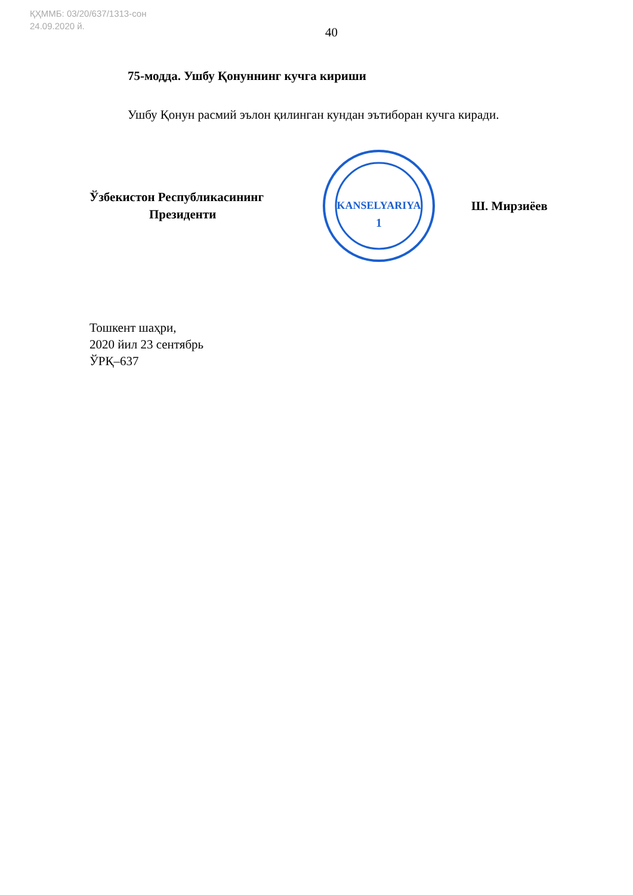ҚҲММБ: 03/20/637/1313-сон
24.09.2020 й.
40
75-модда. Ушбу Қонуннинг кучга кириши
Ушбу Қонун расмий эълон қилинган кундан эътиборан кучга киради.
Ўзбекистон Республикасининг
Президенти
KANSELYARIYA
1
Ш. Мирзиёев
Тошкент шаҳри,
2020 йил 23 сентябрь
ЎРҚ–637